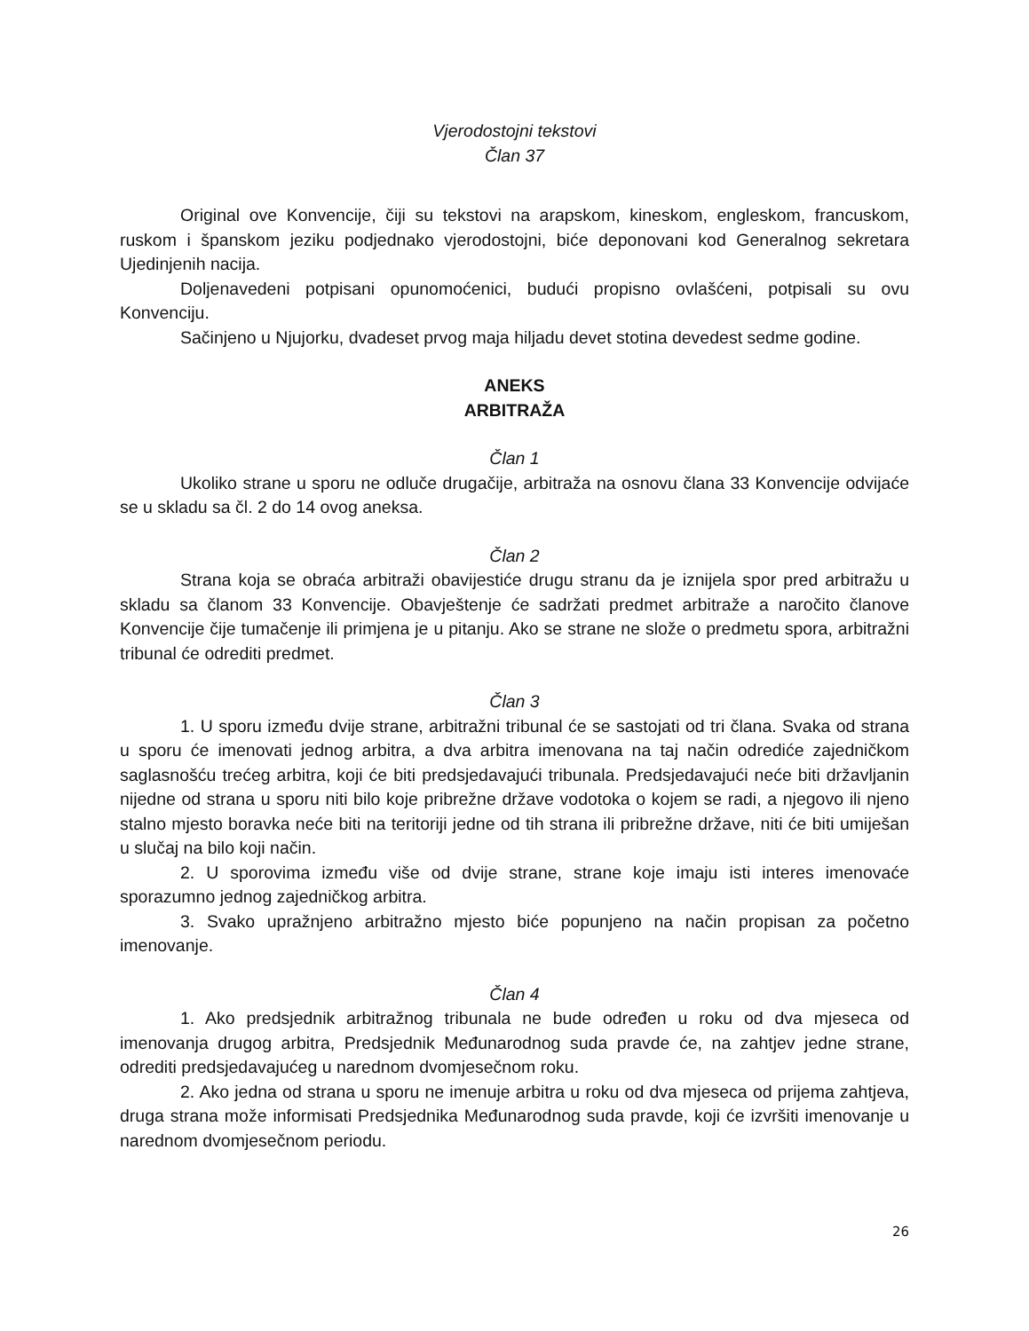Vjerodostojni tekstovi
Član 37
Original ove Konvencije, čiji su tekstovi na arapskom, kineskom, engleskom, francuskom, ruskom i španskom jeziku podjednako vjerodostojni, biće deponovani kod Generalnog sekretara Ujedinjenih nacija.
Doljenavedeni potpisani opunomoćenici, budući propisno ovlašćeni, potpisali su ovu Konvenciju.
Sačinjeno u Njujorku, dvadeset prvog maja hiljadu devet stotina devedest sedme godine.
ANEKS
ARBITRAŽA
Član 1
Ukoliko strane u sporu ne odluče drugačije, arbitraža na osnovu člana 33 Konvencije odvijaće se u skladu sa čl. 2 do 14 ovog aneksa.
Član 2
Strana koja se obraća arbitraži obavijestiće drugu stranu da je iznijela spor pred arbitražu u skladu sa članom 33 Konvencije. Obavještenje će sadržati predmet arbitraže a naročito članove Konvencije čije tumačenje ili primjena je u pitanju. Ako se strane ne slože o predmetu spora, arbitražni tribunal će odrediti predmet.
Član 3
1. U sporu između dvije strane, arbitražni tribunal će se sastojati od tri člana. Svaka od strana u sporu će imenovati jednog arbitra, a dva arbitra imenovana na taj način odrediće zajedničkom saglasnošću trećeg arbitra, koji će biti predsjedavajući tribunala. Predsjedavajući neće biti državljanin nijedne od strana u sporu niti bilo koje pribrežne države vodotoka o kojem se radi, a njegovo ili njeno stalno mjesto boravka neće biti na teritoriji jedne od tih strana ili pribrežne države, niti će biti umiješan u slučaj na bilo koji način.
2. U sporovima između više od dvije strane, strane koje imaju isti interes imenovaće sporazumno jednog zajedničkog arbitra.
3. Svako upražnjeno arbitražno mjesto biće popunjeno na način propisan za početno imenovanje.
Član 4
1. Ako predsjednik arbitražnog tribunala ne bude određen u roku od dva mjeseca od imenovanja drugog arbitra, Predsjednik Međunarodnog suda pravde će, na zahtjev jedne strane, odrediti predsjedavajućeg u narednom dvomjesečnom roku.
2. Ako jedna od strana u sporu ne imenuje arbitra u roku od dva mjeseca od prijema zahtjeva, druga strana može informisati Predsjednika Međunarodnog suda pravde, koji će izvršiti imenovanje u narednom dvomjesečnom periodu.
26